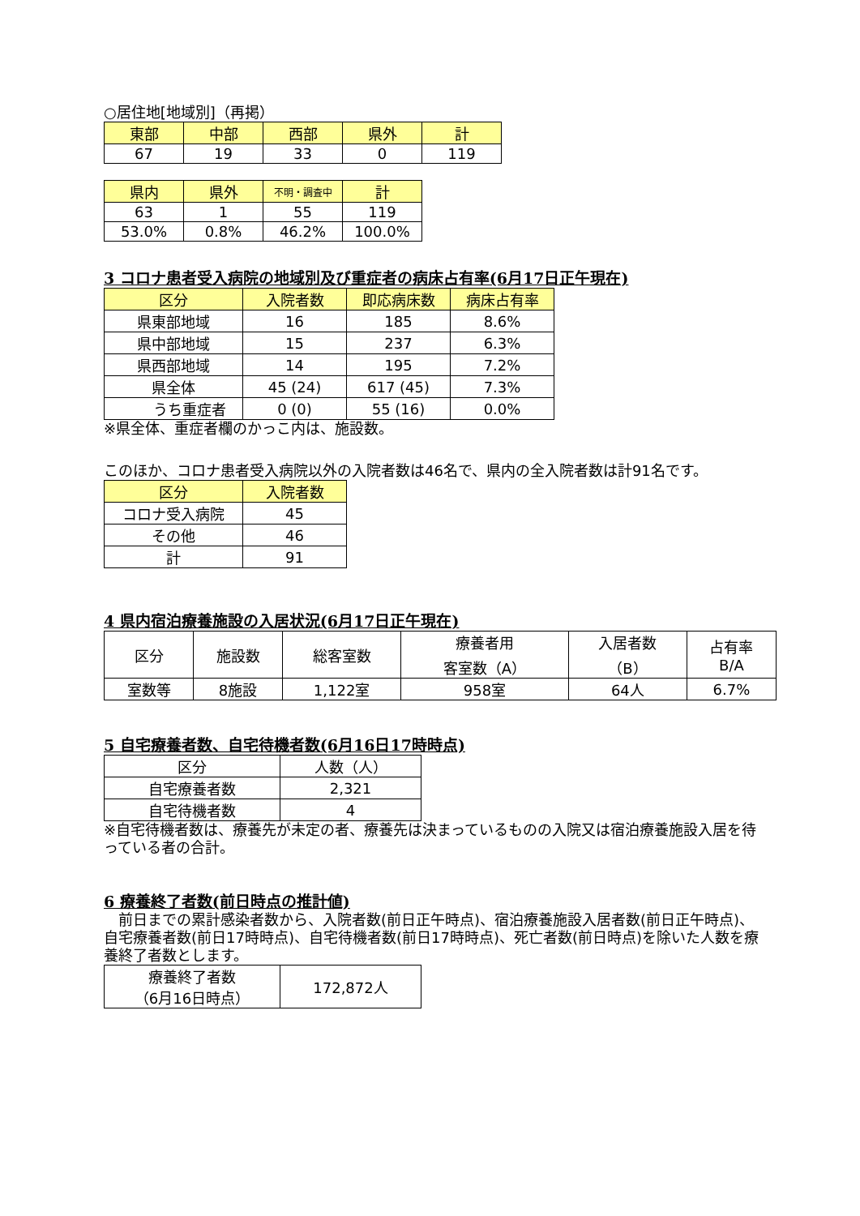○居住地[地域別]（再掲）
| 東部 | 中部 | 西部 | 県外 | 計 |
| --- | --- | --- | --- | --- |
| 67 | 19 | 33 | 0 | 119 |
| 県内 | 県外 | 不明・調査中 | 計 |
| --- | --- | --- | --- |
| 63 | 1 | 55 | 119 |
| 53.0% | 0.8% | 46.2% | 100.0% |
3 コロナ患者受入病院の地域別及び重症者の病床占有率(6月17日正午現在)
| 区分 | 入院者数 | 即応病床数 | 病床占有率 |
| --- | --- | --- | --- |
| 県東部地域 | 16 | 185 | 8.6% |
| 県中部地域 | 15 | 237 | 6.3% |
| 県西部地域 | 14 | 195 | 7.2% |
| 県全体 | 45 (24) | 617 (45) | 7.3% |
| うち重症者 | 0 (0) | 55 (16) | 0.0% |
※県全体、重症者欄のかっこ内は、施設数。
このほか、コロナ患者受入病院以外の入院者数は46名で、県内の全入院者数は計91名です。
| 区分 | 入院者数 |
| --- | --- |
| コロナ受入病院 | 45 |
| その他 | 46 |
| 計 | 91 |
4 県内宿泊療養施設の入居状況(6月17日正午現在)
| 区分 | 施設数 | 総客室数 | 療養者用 客室数（A） | 入居者数 （B） | 占有率 B/A |
| 室数等 | 8施設 | 1,122室 | 958室 | 64人 | 6.7% |
5 自宅療養者数、自宅待機者数(6月16日17時時点)
| 区分 | 人数（人） |
| 自宅療養者数 | 2,321 |
| 自宅待機者数 | 4 |
※自宅待機者数は、療養先が未定の者、療養先は決まっているものの入院又は宿泊療養施設入居を待っている者の合計。
6 療養終了者数(前日時点の推計値)
　前日までの累計感染者数から、入院者数(前日正午時点)、宿泊療養施設入居者数(前日正午時点)、自宅療養者数(前日17時時点)、自宅待機者数(前日17時時点)、死亡者数(前日時点)を除いた人数を療養終了者数とします。
| 療養終了者数 （6月16日時点） | 172,872人 |